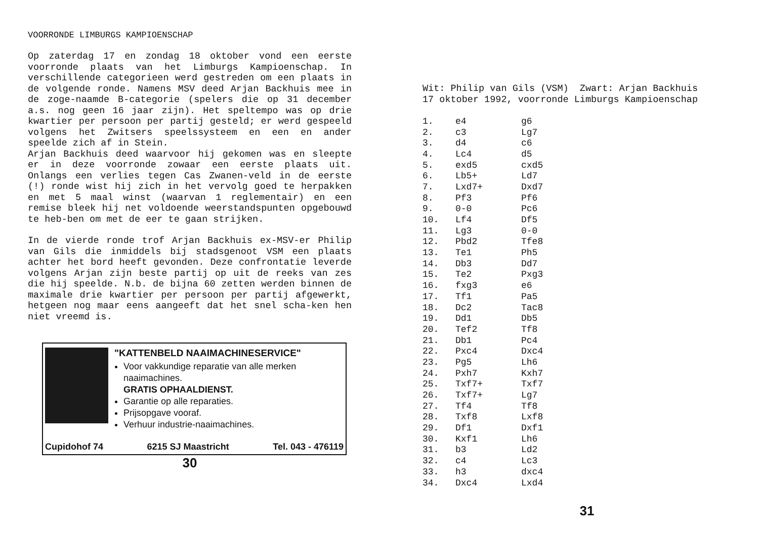VOORRONDE LIMBURGS KAMPIOENSCHAP
Op zaterdag 17 en zondag 18 oktober vond een eerste voorronde plaats van het Limburgs Kampioenschap. In verschillende categorieen werd gestreden om een plaats in de volgende ronde. Namens MSV deed Arjan Backhuis mee in de zoge-naamde B-categorie (spelers die op 31 december a.s. nog geen 16 jaar zijn). Het speltempo was op drie kwartier per persoon per partij gesteld; er werd gespeeld volgens het Zwitsers speelssysteem en een en ander speelde zich af in Stein.
Arjan Backhuis deed waarvoor hij gekomen was en sleepte er in deze voorronde zowaar een eerste plaats uit. Onlangs een verlies tegen Cas Zwanen-veld in de eerste (!) ronde wist hij zich in het vervolg goed te herpakken en met 5 maal winst (waarvan 1 reglementair) en een remise bleek hij net voldoende weerstandspunten opgebouwd te heb-ben om met de eer te gaan strijken.
In de vierde ronde trof Arjan Backhuis ex-MSV-er Philip van Gils die inmiddels bij stadsgenoot VSM een plaats achter het bord heeft gevonden. Deze confrontatie leverde volgens Arjan zijn beste partij op uit de reeks van zes die hij speelde. N.b. de bijna 60 zetten werden binnen de maximale drie kwartier per persoon per partij afgewerkt, hetgeen nog maar eens aangeeft dat het snel scha-ken hen niet vreemd is.
"KATTENBELD NAAIMACHINESERVICE"
Voor vakkundige reparatie van alle merken naaimachines.
GRATIS OPHAALDIENST.
Garantie op alle reparaties.
Prijsopgave vooraf.
Verhuur industrie-naaimachines.
Cupidohof 74 6215 SJ Maastricht Tel. 043 - 476119
30
Wit: Philip van Gils (VSM) Zwart: Arjan Backhuis
17 oktober 1992, voorronde Limburgs Kampioenschap
| 1. | e4 | g6 |
| 2. | c3 | Lg7 |
| 3. | d4 | c6 |
| 4. | Lc4 | d5 |
| 5. | exd5 | cxd5 |
| 6. | Lb5+ | Ld7 |
| 7. | Lxd7+ | Dxd7 |
| 8. | Pf3 | Pf6 |
| 9. | 0-0 | Pc6 |
| 10. | Lf4 | Df5 |
| 11. | Lg3 | 0-0 |
| 12. | Pbd2 | Tfe8 |
| 13. | Te1 | Ph5 |
| 14. | Db3 | Dd7 |
| 15. | Te2 | Pxg3 |
| 16. | fxg3 | e6 |
| 17. | Tf1 | Pa5 |
| 18. | Dc2 | Tac8 |
| 19. | Dd1 | Db5 |
| 20. | Tef2 | Tf8 |
| 21. | Db1 | Pc4 |
| 22. | Pxc4 | Dxc4 |
| 23. | Pg5 | Lh6 |
| 24. | Pxh7 | Kxh7 |
| 25. | Txf7+ | Txf7 |
| 26. | Txf7+ | Lg7 |
| 27. | Tf4 | Tf8 |
| 28. | Txf8 | Lxf8 |
| 29. | Df1 | Dxf1 |
| 30. | Kxf1 | Lh6 |
| 31. | b3 | Ld2 |
| 32. | c4 | Lc3 |
| 33. | h3 | dxc4 |
| 34. | Dxc4 | Lxd4 |
31